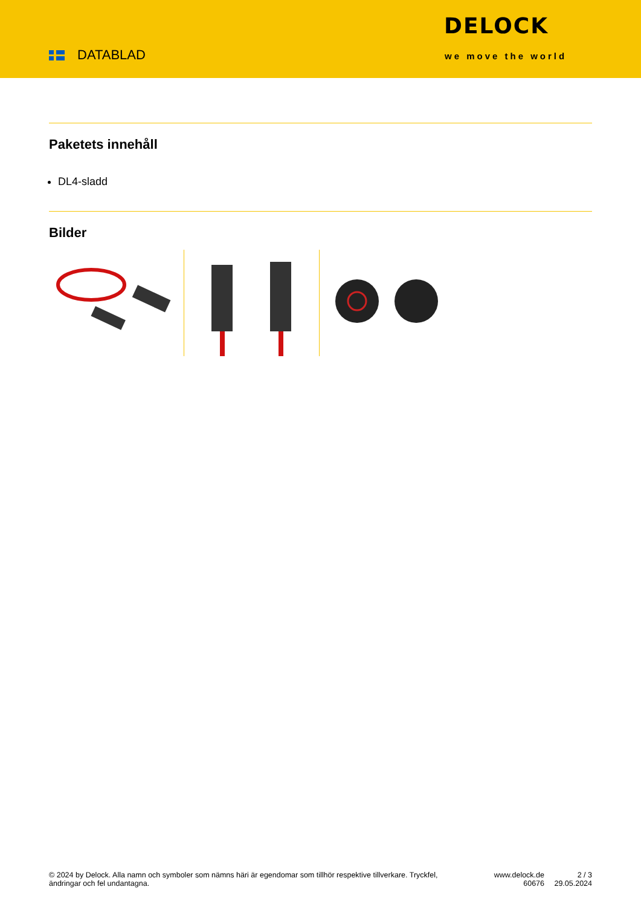DATABLAD
DELOCK
we move the world
Paketets innehåll
DL4-sladd
Bilder
© 2024 by Delock. Alla namn och symboler som nämns häri är egendomar som tillhör respektive tillverkare. Tryckfel, ändringar och fel undantagna.
www.delock.de
60676
2 / 3
29.05.2024